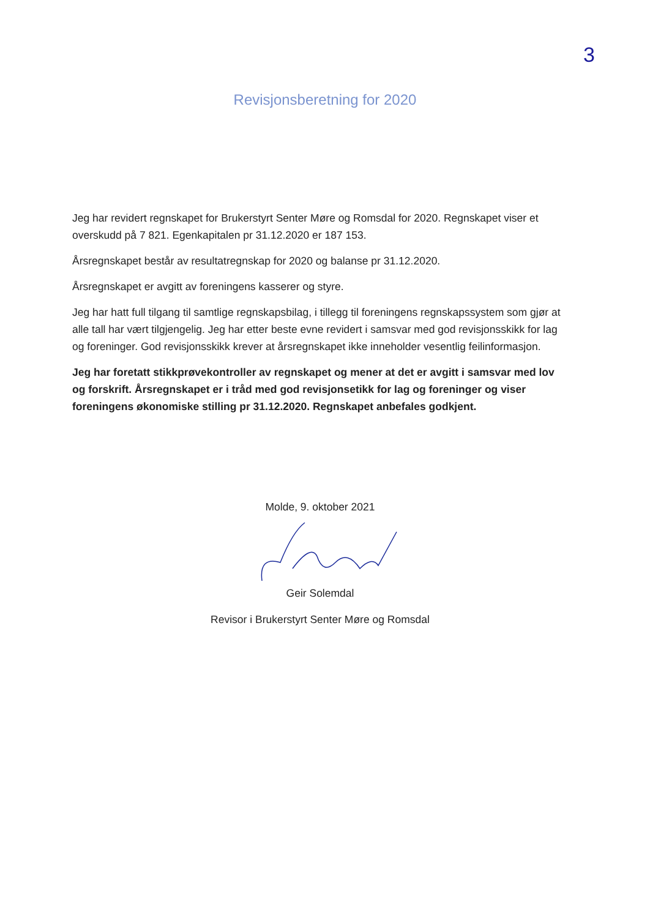3
Revisjonsberetning for 2020
Jeg har revidert regnskapet for Brukerstyrt Senter Møre og Romsdal for 2020. Regnskapet viser et overskudd på 7 821. Egenkapitalen pr 31.12.2020 er 187 153.
Årsregnskapet består av resultatregnskap for 2020 og balanse pr 31.12.2020.
Årsregnskapet er avgitt av foreningens kasserer og styre.
Jeg har hatt full tilgang til samtlige regnskapsbilag, i tillegg til foreningens regnskapssystem som gjør at alle tall har vært tilgjengelig. Jeg har etter beste evne revidert i samsvar med god revisjonsskikk for lag og foreninger. God revisjonsskikk krever at årsregnskapet ikke inneholder vesentlig feilinformasjon.
Jeg har foretatt stikkprøvekontroller av regnskapet og mener at det er avgitt i samsvar med lov og forskrift. Årsregnskapet er i tråd med god revisjonsetikk for lag og foreninger og viser foreningens økonomiske stilling pr 31.12.2020. Regnskapet anbefales godkjent.
Molde, 9. oktober 2021
Geir Solemdal
Revisor i Brukerstyrt Senter Møre og Romsdal